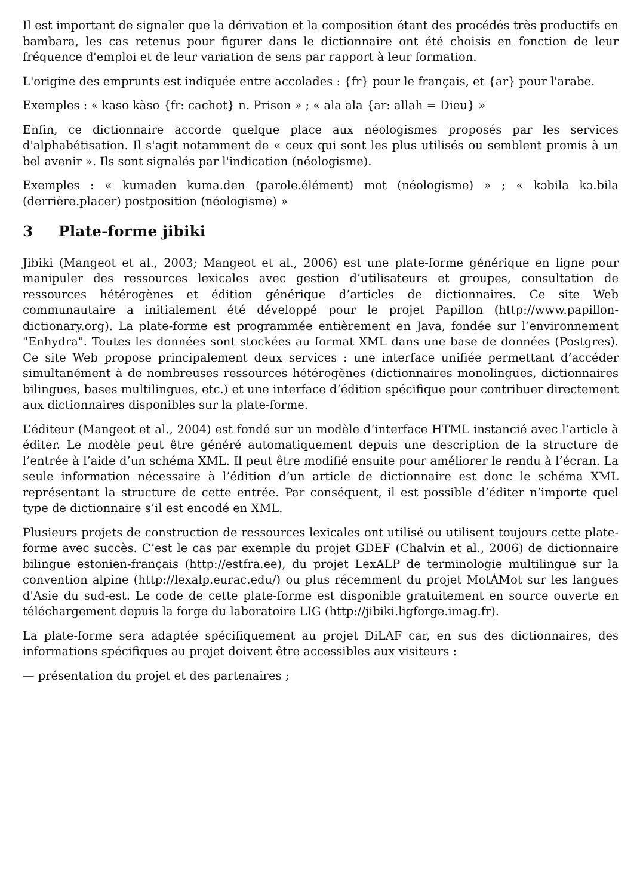Il est important de signaler que la dérivation et la composition étant des procédés très productifs en bambara, les cas retenus pour figurer dans le dictionnaire ont été choisis en fonction de leur fréquence d'emploi et de leur variation de sens par rapport à leur formation.
L'origine des emprunts est indiquée entre accolades : {fr} pour le français, et {ar} pour l'arabe.
Exemples : « kaso kàso {fr: cachot} n. Prison » ; « ala ala {ar: allah = Dieu} »
Enfin, ce dictionnaire accorde quelque place aux néologismes proposés par les services d'alphabétisation. Il s'agit notamment de « ceux qui sont les plus utilisés ou semblent promis à un bel avenir ». Ils sont signalés par l'indication (néologisme).
Exemples : « kumaden kuma.den (parole.élément) mot (néologisme) » ; « kɔbila kɔ.bila (derrière.placer) postposition (néologisme) »
3 Plate-forme jibiki
Jibiki (Mangeot et al., 2003; Mangeot et al., 2006) est une plate-forme générique en ligne pour manipuler des ressources lexicales avec gestion d’utilisateurs et groupes, consultation de ressources hétérogènes et édition générique d’articles de dictionnaires. Ce site Web communautaire a initialement été développé pour le projet Papillon (http://www.papillon-dictionary.org). La plate-forme est programmée entièrement en Java, fondée sur l’environnement "Enhydra". Toutes les données sont stockées au format XML dans une base de données (Postgres). Ce site Web propose principalement deux services : une interface unifiée permettant d’accéder simultanément à de nombreuses ressources hétérogènes (dictionnaires monolingues, dictionnaires bilingues, bases multilingues, etc.) et une interface d’édition spécifique pour contribuer directement aux dictionnaires disponibles sur la plate-forme.
L’éditeur (Mangeot et al., 2004) est fondé sur un modèle d’interface HTML instancié avec l’article à éditer. Le modèle peut être généré automatiquement depuis une description de la structure de l’entrée à l’aide d’un schéma XML. Il peut être modifié ensuite pour améliorer le rendu à l’écran. La seule information nécessaire à l’édition d’un article de dictionnaire est donc le schéma XML représentant la structure de cette entrée. Par conséquent, il est possible d’éditer n’importe quel type de dictionnaire s’il est encodé en XML.
Plusieurs projets de construction de ressources lexicales ont utilisé ou utilisent toujours cette plate-forme avec succès. C’est le cas par exemple du projet GDEF (Chalvin et al., 2006) de dictionnaire bilingue estonien-français (http://estfra.ee), du projet LexALP de terminologie multilingue sur la convention alpine (http://lexalp.eurac.edu/) ou plus récemment du projet MotÀMot sur les langues d'Asie du sud-est. Le code de cette plate-forme est disponible gratuitement en source ouverte en téléchargement depuis la forge du laboratoire LIG (http://jibiki.ligforge.imag.fr).
La plate-forme sera adaptée spécifiquement au projet DiLAF car, en sus des dictionnaires, des informations spécifiques au projet doivent être accessibles aux visiteurs :
— présentation du projet et des partenaires ;